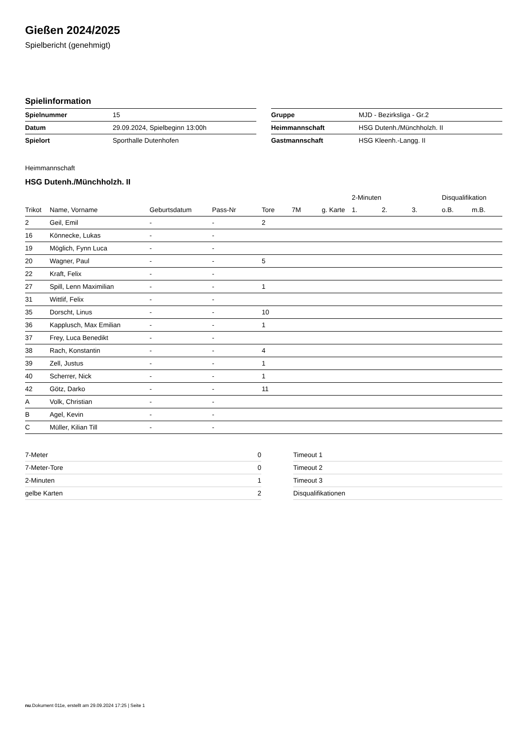Gießen 2024/2025
Spielbericht (genehmigt)
Spielinformation
| Spielnummer | 15 |
| Datum | 29.09.2024, Spielbeginn 13:00h |
| Spielort | Sporthalle Dutenhofen |
| Gruppe | MJD - Bezirksliga - Gr.2 |
| Heimmannschaft | HSG Dutenh./Münchholzh. II |
| Gastmannschaft | HSG Kleenh.-Langg. II |
Heimmannschaft
HSG Dutenh./Münchholzh. II
| | | | | | | | 2-Minuten | | | Disqualifikation | |
| --- | --- | --- | --- | --- | --- | --- | --- | --- | --- | --- | --- |
| Trikot | Name, Vorname | Geburtsdatum | Pass-Nr | Tore | 7M | g. Karte | 1. | 2. | 3. | o.B. | m.B. |
| 2 | Geil, Emil | - | - | 2 | | | | | | | |
| 16 | Könnecke, Lukas | - | - | | | | | | | | |
| 19 | Möglich, Fynn Luca | - | - | | | | | | | | |
| 20 | Wagner, Paul | - | - | 5 | | | | | | | |
| 22 | Kraft, Felix | - | - | | | | | | | | |
| 27 | Spill, Lenn Maximilian | - | - | 1 | | | | | | | |
| 31 | Wittlif, Felix | - | - | | | | | | | | |
| 35 | Dorscht, Linus | - | - | 10 | | | | | | | |
| 36 | Kapplusch, Max Emilian | - | - | 1 | | | | | | | |
| 37 | Frey, Luca Benedikt | - | - | | | | | | | | |
| 38 | Rach, Konstantin | - | - | 4 | | | | | | | |
| 39 | Zell, Justus | - | - | 1 | | | | | | | |
| 40 | Scherrer, Nick | - | - | 1 | | | | | | | |
| 42 | Götz, Darko | - | - | 11 | | | | | | | |
| A | Volk, Christian | - | - | | | | | | | | |
| B | Agel, Kevin | - | - | | | | | | | | |
| C | Müller, Kilian Till | - | - | | | | | | | | |
| 7-Meter | 0 |
| 7-Meter-Tore | 0 |
| 2-Minuten | 1 |
| gelbe Karten | 2 |
| Timeout 1 |
| Timeout 2 |
| Timeout 3 |
| Disqualifikationen |
nu.Dokument 011e, erstellt am 29.09.2024 17:25 | Seite 1